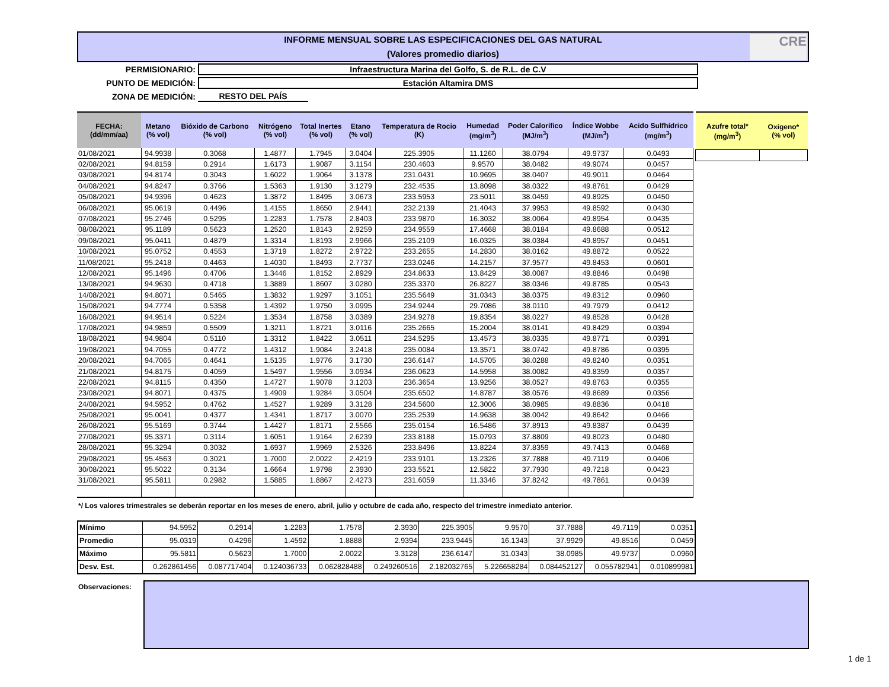INFORME MENSUAL SOBRE LAS ESPECIFICACIONES DEL GAS NATURAL
(Valores promedio diarios)
CRE
PERMISIONARIO: Infraestructura Marina del Golfo, S. de R.L. de C.V
PUNTO DE MEDICIÓN: Estación Altamira DMS
ZONA DE MEDICIÓN: RESTO DEL PAÍS
| FECHA: (dd/mm/aa) | Metano (% vol) | Bióxido de Carbono (% vol) | Nitrógeno (% vol) | Total Inertes (% vol) | Etano (% vol) | Temperatura de Rocio (K) | Humedad (mg/m<sup>3</sup>) | Poder Calorífico (MJ/m<sup>3</sup>) | Índice Wobbe (MJ/m<sup>3</sup>) | Acido Sulfhídrico (mg/m<sup>3</sup>) |
| --- | --- | --- | --- | --- | --- | --- | --- | --- | --- | --- |
| 01/08/2021 | 94.9938 | 0.3068 | 1.4877 | 1.7945 | 3.0404 | 225.3905 | 11.1260 | 38.0794 | 49.9737 | 0.0493 |
| 02/08/2021 | 94.8159 | 0.2914 | 1.6173 | 1.9087 | 3.1154 | 230.4603 | 9.9570 | 38.0482 | 49.9074 | 0.0457 |
| 03/08/2021 | 94.8174 | 0.3043 | 1.6022 | 1.9064 | 3.1378 | 231.0431 | 10.9695 | 38.0407 | 49.9011 | 0.0464 |
| 04/08/2021 | 94.8247 | 0.3766 | 1.5363 | 1.9130 | 3.1279 | 232.4535 | 13.8098 | 38.0322 | 49.8761 | 0.0429 |
| 05/08/2021 | 94.9396 | 0.4623 | 1.3872 | 1.8495 | 3.0673 | 233.5953 | 23.5011 | 38.0459 | 49.8925 | 0.0450 |
| 06/08/2021 | 95.0619 | 0.4496 | 1.4155 | 1.8650 | 2.9441 | 232.2139 | 21.4043 | 37.9953 | 49.8592 | 0.0430 |
| 07/08/2021 | 95.2746 | 0.5295 | 1.2283 | 1.7578 | 2.8403 | 233.9870 | 16.3032 | 38.0064 | 49.8954 | 0.0435 |
| 08/08/2021 | 95.1189 | 0.5623 | 1.2520 | 1.8143 | 2.9259 | 234.9559 | 17.4668 | 38.0184 | 49.8688 | 0.0512 |
| 09/08/2021 | 95.0411 | 0.4879 | 1.3314 | 1.8193 | 2.9966 | 235.2109 | 16.0325 | 38.0384 | 49.8957 | 0.0451 |
| 10/08/2021 | 95.0752 | 0.4553 | 1.3719 | 1.8272 | 2.9722 | 233.2655 | 14.2830 | 38.0162 | 49.8872 | 0.0522 |
| 11/08/2021 | 95.2418 | 0.4463 | 1.4030 | 1.8493 | 2.7737 | 233.0246 | 14.2157 | 37.9577 | 49.8453 | 0.0601 |
| 12/08/2021 | 95.1496 | 0.4706 | 1.3446 | 1.8152 | 2.8929 | 234.8633 | 13.8429 | 38.0087 | 49.8846 | 0.0498 |
| 13/08/2021 | 94.9630 | 0.4718 | 1.3889 | 1.8607 | 3.0280 | 235.3370 | 26.8227 | 38.0346 | 49.8785 | 0.0543 |
| 14/08/2021 | 94.8071 | 0.5465 | 1.3832 | 1.9297 | 3.1051 | 235.5649 | 31.0343 | 38.0375 | 49.8312 | 0.0960 |
| 15/08/2021 | 94.7774 | 0.5358 | 1.4392 | 1.9750 | 3.0995 | 234.9244 | 29.7086 | 38.0110 | 49.7979 | 0.0412 |
| 16/08/2021 | 94.9514 | 0.5224 | 1.3534 | 1.8758 | 3.0389 | 234.9278 | 19.8354 | 38.0227 | 49.8528 | 0.0428 |
| 17/08/2021 | 94.9859 | 0.5509 | 1.3211 | 1.8721 | 3.0116 | 235.2665 | 15.2004 | 38.0141 | 49.8429 | 0.0394 |
| 18/08/2021 | 94.9804 | 0.5110 | 1.3312 | 1.8422 | 3.0511 | 234.5295 | 13.4573 | 38.0335 | 49.8771 | 0.0391 |
| 19/08/2021 | 94.7055 | 0.4772 | 1.4312 | 1.9084 | 3.2418 | 235.0084 | 13.3571 | 38.0742 | 49.8786 | 0.0395 |
| 20/08/2021 | 94.7065 | 0.4641 | 1.5135 | 1.9776 | 3.1730 | 236.6147 | 14.5705 | 38.0288 | 49.8240 | 0.0351 |
| 21/08/2021 | 94.8175 | 0.4059 | 1.5497 | 1.9556 | 3.0934 | 236.0623 | 14.5958 | 38.0082 | 49.8359 | 0.0357 |
| 22/08/2021 | 94.8115 | 0.4350 | 1.4727 | 1.9078 | 3.1203 | 236.3654 | 13.9256 | 38.0527 | 49.8763 | 0.0355 |
| 23/08/2021 | 94.8071 | 0.4375 | 1.4909 | 1.9284 | 3.0504 | 235.6502 | 14.8787 | 38.0576 | 49.8689 | 0.0356 |
| 24/08/2021 | 94.5952 | 0.4762 | 1.4527 | 1.9289 | 3.3128 | 234.5600 | 12.3006 | 38.0985 | 49.8836 | 0.0418 |
| 25/08/2021 | 95.0041 | 0.4377 | 1.4341 | 1.8717 | 3.0070 | 235.2539 | 14.9638 | 38.0042 | 49.8642 | 0.0466 |
| 26/08/2021 | 95.5169 | 0.3744 | 1.4427 | 1.8171 | 2.5566 | 235.0154 | 16.5486 | 37.8913 | 49.8387 | 0.0439 |
| 27/08/2021 | 95.3371 | 0.3114 | 1.6051 | 1.9164 | 2.6239 | 233.8188 | 15.0793 | 37.8809 | 49.8023 | 0.0480 |
| 28/08/2021 | 95.3294 | 0.3032 | 1.6937 | 1.9969 | 2.5326 | 233.8496 | 13.8224 | 37.8359 | 49.7413 | 0.0468 |
| 29/08/2021 | 95.4563 | 0.3021 | 1.7000 | 2.0022 | 2.4219 | 233.9101 | 13.2326 | 37.7888 | 49.7119 | 0.0406 |
| 30/08/2021 | 95.5022 | 0.3134 | 1.6664 | 1.9798 | 2.3930 | 233.5521 | 12.5822 | 37.7930 | 49.7218 | 0.0423 |
| 31/08/2021 | 95.5811 | 0.2982 | 1.5885 | 1.8867 | 2.4273 | 231.6059 | 11.3346 | 37.8242 | 49.7861 | 0.0439 |
| Azufre total* (mg/m<sup>3</sup>) | Oxígeno* (% vol) |
| --- | --- |
*/ Los valores trimestrales se deberán reportar en los meses de enero, abril, julio y octubre de cada año, respecto del trimestre inmediato anterior.
| Mínimo | 94.5952 | 0.2914 | 1.2283 | 1.7578 | 2.3930 | 225.3905 | 9.9570 | 37.7888 | 49.7119 | 0.0351 |
| Promedio | 95.0319 | 0.4296 | 1.4592 | 1.8888 | 2.9394 | 233.9445 | 16.1343 | 37.9929 | 49.8516 | 0.0459 |
| Máximo | 95.5811 | 0.5623 | 1.7000 | 2.0022 | 3.3128 | 236.6147 | 31.0343 | 38.0985 | 49.9737 | 0.0960 |
| Desv. Est. | 0.262861456 | 0.087717404 | 0.124036733 | 0.062828488 | 0.249260516 | 2.182032765 | 5.226658284 | 0.084452127 | 0.055782941 | 0.010899981 |
Observaciones:
1 de 1